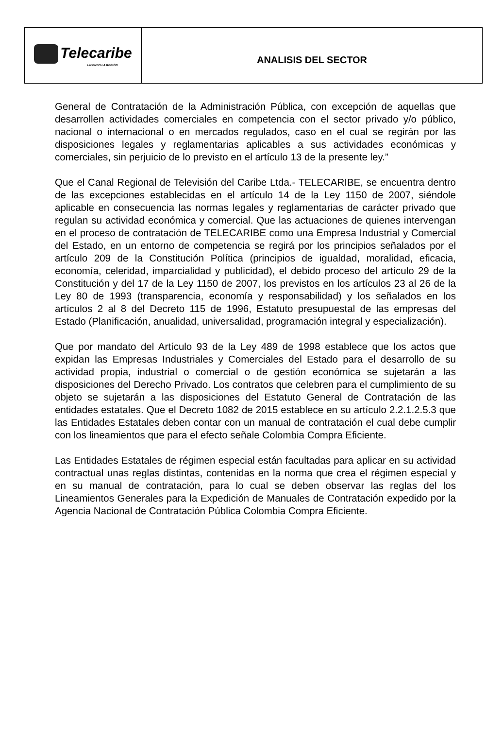| Telecaribe UNIENDO LA REGIÓN | ANALISIS DEL SECTOR |
General de Contratación de la Administración Pública, con excepción de aquellas que desarrollen actividades comerciales en competencia con el sector privado y/o público, nacional o internacional o en mercados regulados, caso en el cual se regirán por las disposiciones legales y reglamentarias aplicables a sus actividades económicas y comerciales, sin perjuicio de lo previsto en el artículo 13 de la presente ley.”
Que el Canal Regional de Televisión del Caribe Ltda.- TELECARIBE, se encuentra dentro de las excepciones establecidas en el artículo 14 de la Ley 1150 de 2007, siéndole aplicable en consecuencia las normas legales y reglamentarias de carácter privado que regulan su actividad económica y comercial. Que las actuaciones de quienes intervengan en el proceso de contratación de TELECARIBE como una Empresa Industrial y Comercial del Estado, en un entorno de competencia se regirá por los principios señalados por el artículo 209 de la Constitución Política (principios de igualdad, moralidad, eficacia, economía, celeridad, imparcialidad y publicidad), el debido proceso del artículo 29 de la Constitución y del 17 de la Ley 1150 de 2007, los previstos en los artículos 23 al 26 de la Ley 80 de 1993 (transparencia, economía y responsabilidad) y los señalados en los artículos 2 al 8 del Decreto 115 de 1996, Estatuto presupuestal de las empresas del Estado (Planificación, anualidad, universalidad, programación integral y especialización).
Que por mandato del Artículo 93 de la Ley 489 de 1998 establece que los actos que expidan las Empresas Industriales y Comerciales del Estado para el desarrollo de su actividad propia, industrial o comercial o de gestión económica se sujetarán a las disposiciones del Derecho Privado. Los contratos que celebren para el cumplimiento de su objeto se sujetarán a las disposiciones del Estatuto General de Contratación de las entidades estatales. Que el Decreto 1082 de 2015 establece en su artículo 2.2.1.2.5.3 que las Entidades Estatales deben contar con un manual de contratación el cual debe cumplir con los lineamientos que para el efecto señale Colombia Compra Eficiente.
Las Entidades Estatales de régimen especial están facultadas para aplicar en su actividad contractual unas reglas distintas, contenidas en la norma que crea el régimen especial y en su manual de contratación, para lo cual se deben observar las reglas del los Lineamientos Generales para la Expedición de Manuales de Contratación expedido por la Agencia Nacional de Contratación Pública Colombia Compra Eficiente.